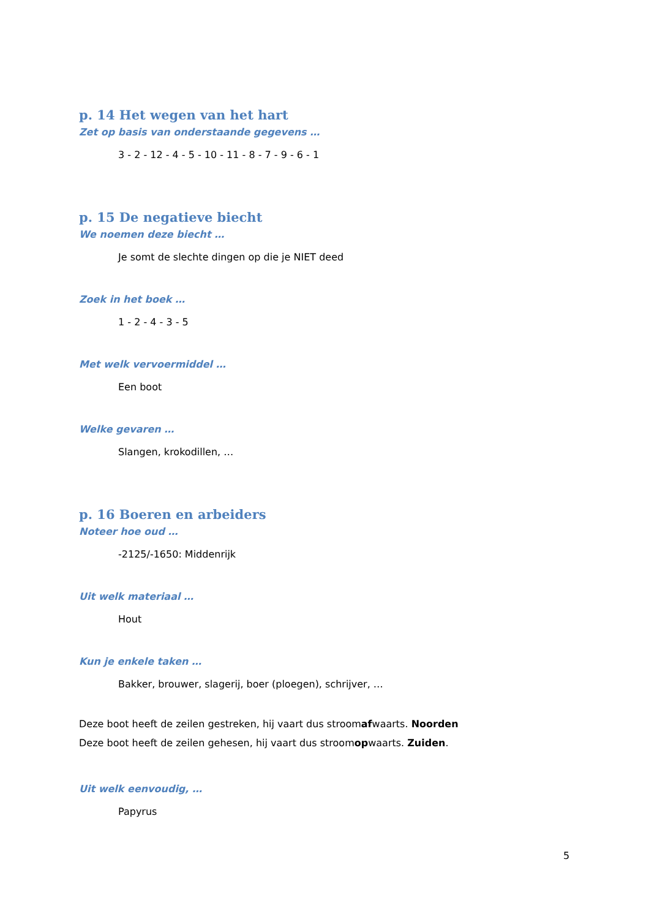p. 14 Het wegen van het hart
Zet op basis van onderstaande gegevens …
3 - 2 - 12 - 4 - 5 - 10 - 11 - 8 - 7 - 9 - 6 - 1
p. 15 De negatieve biecht
We noemen deze biecht …
Je somt de slechte dingen op die je NIET deed
Zoek in het boek …
1 - 2 - 4 - 3 - 5
Met welk vervoermiddel …
Een boot
Welke gevaren …
Slangen, krokodillen, …
p. 16 Boeren en arbeiders
Noteer hoe oud …
-2125/-1650: Middenrijk
Uit welk materiaal …
Hout
Kun je enkele taken …
Bakker, brouwer, slagerij, boer (ploegen), schrijver, …
Deze boot heeft de zeilen gestreken, hij vaart dus stroomafwaarts. Noorden
Deze boot heeft de zeilen gehesen, hij vaart dus stroomopwaarts. Zuiden.
Uit welk eenvoudig, …
Papyrus
5